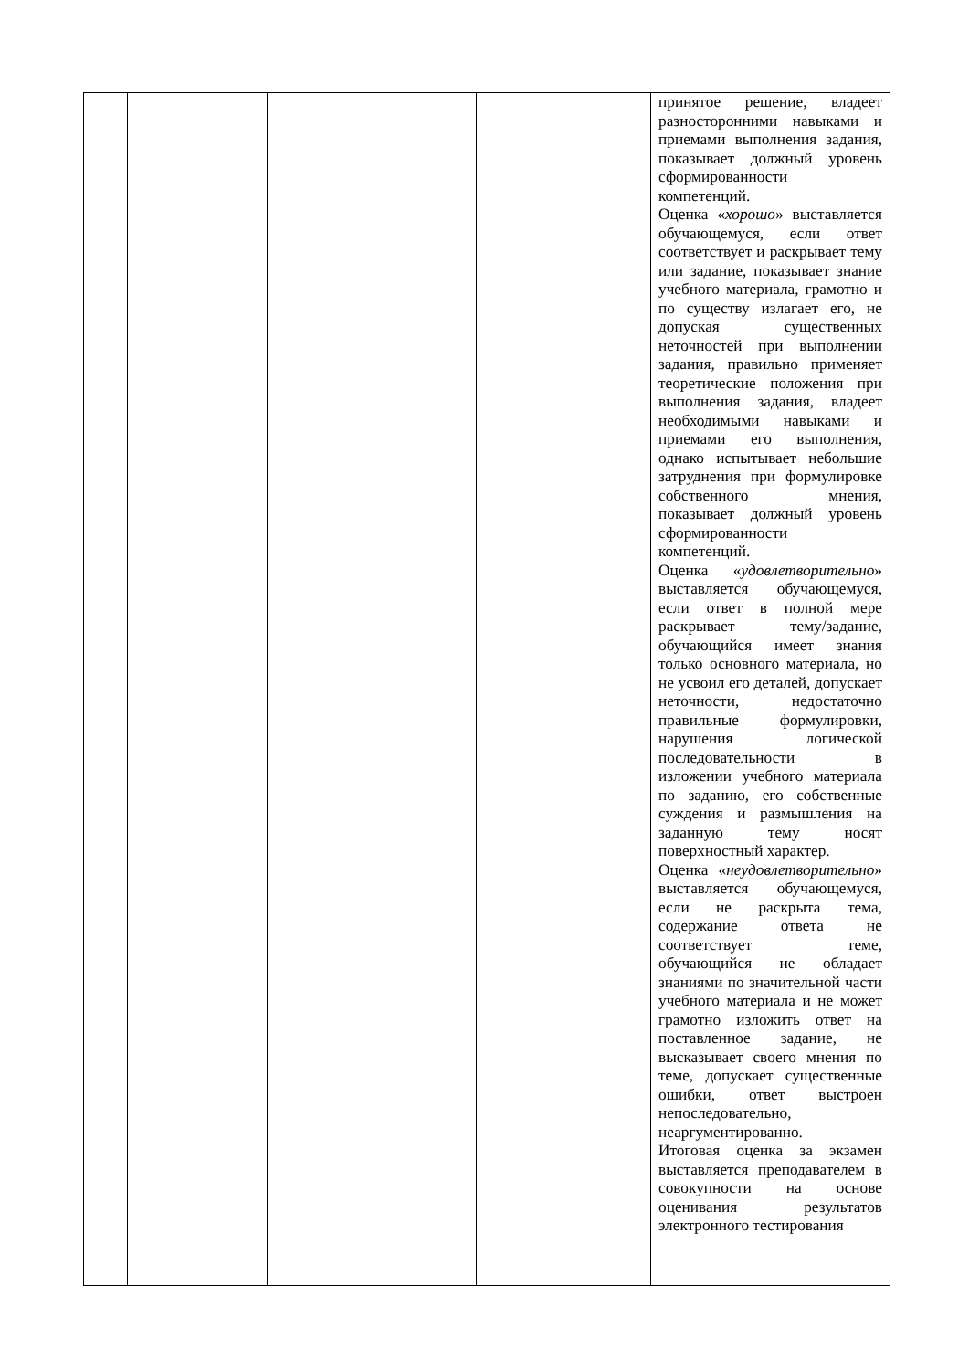| | | | | принятое решение, владеет разносторонними навыками и приемами выполнения задания, показывает должный уровень сформированности компетенций. Оценка « хорошо » выставляется обучающемуся, если ответ соответствует и раскрывает тему или задание, показывает знание учебного материала, грамотно и по существу излагает его, не допуская существенных неточностей при выполнении задания, правильно применяет теоретические положения при выполнения задания, владеет необходимыми навыками и приемами его выполнения, однако испытывает небольшие затруднения при формулировке собственного мнения, показывает должный уровень сформированности компетенций. Оценка « удовлетворительно » выставляется обучающемуся, если ответ в полной мере раскрывает тему/задание, обучающийся имеет знания только основного материала, но не усвоил его деталей, допускает неточности, недостаточно правильные формулировки, нарушения логической последовательности в изложении учебного материала по заданию, его собственные суждения и размышления на заданную тему носят поверхностный характер. Оценка « неудовлетворительно » выставляется обучающемуся, если не раскрыта тема, содержание ответа не соответствует теме, обучающийся не обладает знаниями по значительной части учебного материала и не может грамотно изложить ответ на поставленное задание, не высказывает своего мнения по теме, допускает существенные ошибки, ответ выстроен непоследовательно, неаргументированно. Итоговая оценка за экзамен выставляется преподавателем в совокупности на основе оценивания результатов электронного тестирования |